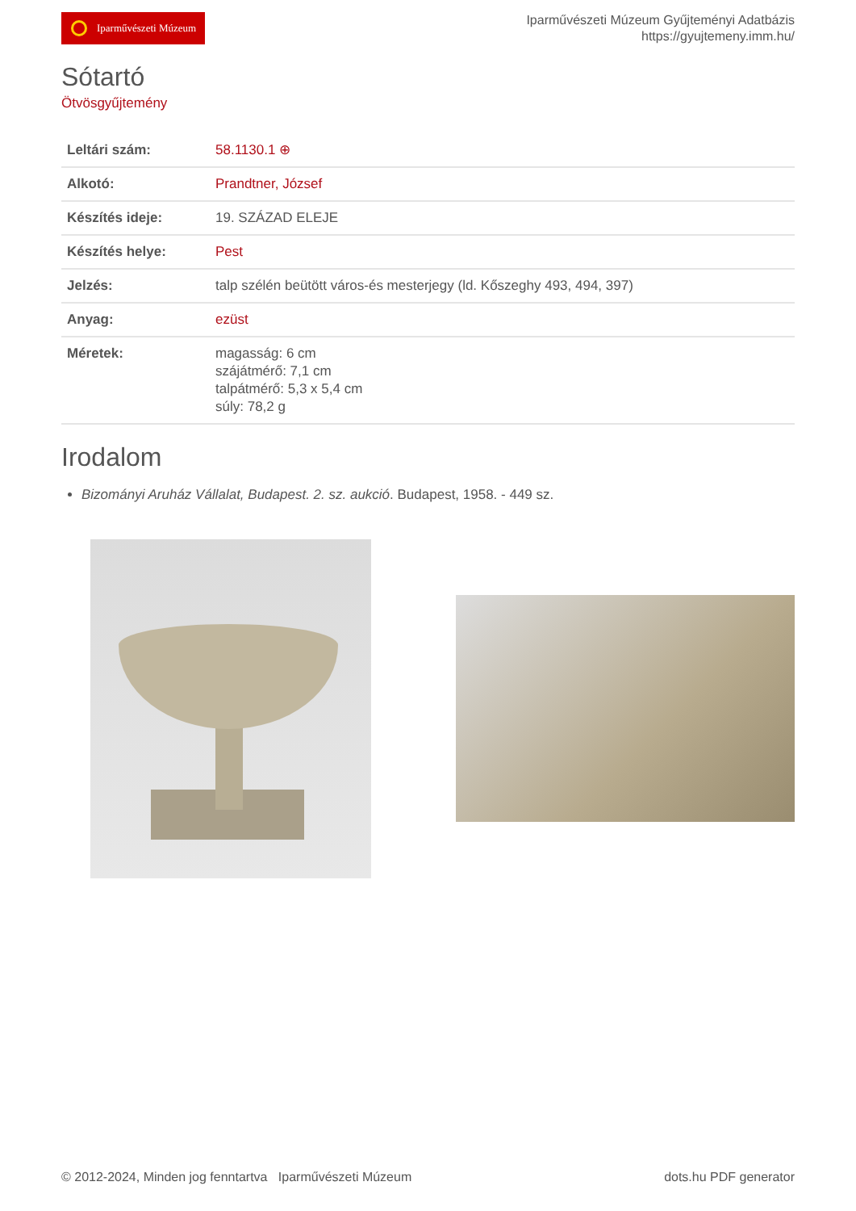Iparművészeti Múzeum
Iparművészeti Múzeum Gyűjteményi Adatbázis
https://gyujtemeny.imm.hu/
Sótartó
Ötvösgyűjtemény
| Leltári szám: | 58.1130.1 ⊕ |
| Alkotó: | Prandtner, József |
| Készítés ideje: | 19. SZÁZAD ELEJE |
| Készítés helye: | Pest |
| Jelzés: | talp szélén beütött város-és mesterjegy (ld. Kőszeghy 493, 494, 397) |
| Anyag: | ezüst |
| Méretek: | magasság: 6 cm szájátmérő: 7,1 cm talpátmérő: 5,3 x 5,4 cm súly: 78,2 g |
Irodalom
Bizományi Aruház Vállalat, Budapest. 2. sz. aukció. Budapest, 1958. - 449 sz.
© 2012-2024, Minden jog fenntartva Iparművészeti Múzeum
dots.hu PDF generator